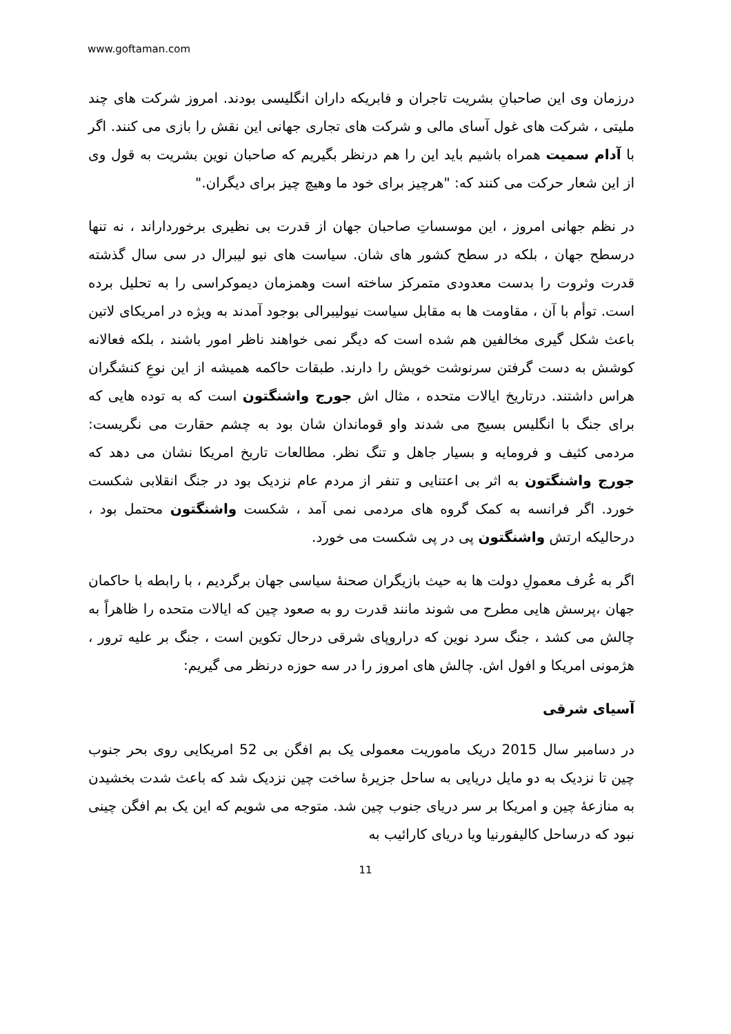www.goftaman.com
درزمان وی این صاحبانِ بشریت تاجران و فابریکه داران انگلیسی بودند. امروز شرکت های چند ملیتی ، شرکت های غول آسای مالی و شرکت های تجاری جهانی این نقش را بازی می کنند. اگر با آدام سمیت همراه باشیم باید این را هم درنظر بگیریم که صاحبان نوین بشریت به قول وی از این شعار حرکت می کنند که: "هرچیز برای خود ما وهیچ چیز برای دیگران."
در نظم جهانی امروز ، این موسساتِ صاحبان جهان از قدرت بی نظیری برخورداراند ، نه تنها درسطح جهان ، بلکه در سطح کشور های شان. سیاست های نیو لیبرال در سی سال گذشته قدرت وثروت را بدست معدودی متمرکز ساخته است وهمزمان دیموکراسی را به تحلیل برده است. توأم با آن ، مقاومت ها به مقابل سیاست نیولیبرالی بوجود آمدند به ویژه در امریکای لاتین باعث شکل گیری مخالفین هم شده است که دیگر نمی خواهند ناظر امور باشند ، بلکه فعالانه کوشش به دست گرفتن سرنوشت خویش را دارند. طبقات حاکمه همیشه از این نوعِ کنشگران هراس داشتند. درتاریخ ایالات متحده ، مثال اش جورج واشنگتون است که به توده هایی که برای جنگ با انگلیس بسیج می شدند واو قوماندان شان بود به چشم حقارت می نگریست: مردمی کثیف و فرومایه و بسیار جاهل و تنگ نظر. مطالعات تاریخ امریکا نشان می دهد که جورج واشنگتون به اثر بی اعتنایی و تنفر از مردم عام نزدیک بود در جنگ انقلابی شکست خورد. اگر فرانسه به کمک گروه های مردمی نمی آمد ، شکست واشنگتون محتمل بود ، درحالیکه ارتش واشنگتون پی در پی شکست می خورد.
اگر به عُرف معمولِ دولت ها به حیث بازیگران صحنۀ سیاسی جهان برگردیم ، با رابطه با حاکمان جهان ،پرسش هایی مطرح می شوند مانند قدرت رو به صعود چین که ایالات متحده را ظاهراً به چالش می کشد ، جنگ سرد نوین که دراروپای شرقی درحال تکوین است ، جنگ بر علیه ترور ، هژمونی امریکا و افول اش. چالش های امروز را در سه حوزه درنظر می گیریم:
آسیای شرقی
در دسامبر سال 2015 دریک ماموریت معمولی یک بم افگن بی 52 امریکایی روی بحر جنوب چین تا نزدیک به دو مایل دریایی به ساحل جزیرۀ ساخت چین نزدیک شد که باعث شدت بخشیدن به منازعۀ چین و امریکا بر سر دریای جنوب چین شد. متوجه می شویم که این یک بم افگن چینی نبود که درساحل کالیفورنیا ویا دریای کارائیب به
11